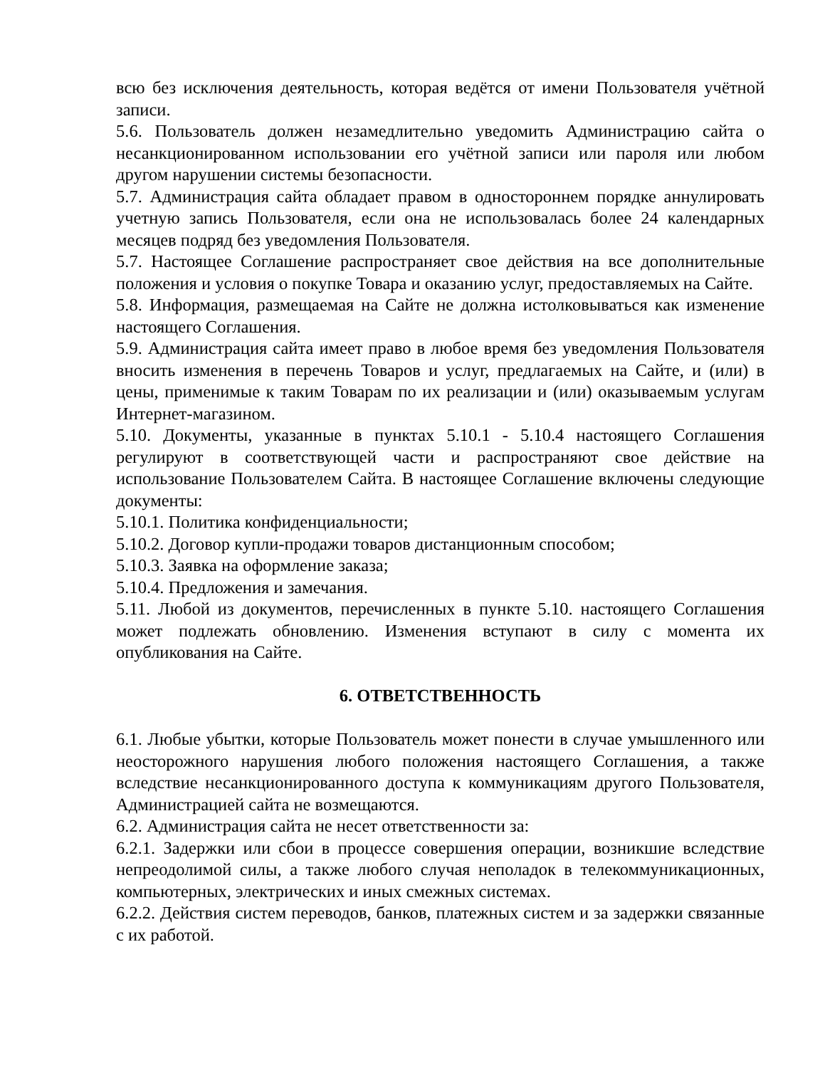всю без исключения деятельность, которая ведётся от имени Пользователя учётной записи.
5.6. Пользователь должен незамедлительно уведомить Администрацию сайта о несанкционированном использовании его учётной записи или пароля или любом другом нарушении системы безопасности.
5.7. Администрация сайта обладает правом в одностороннем порядке аннулировать учетную запись Пользователя, если она не использовалась более 24 календарных месяцев подряд без уведомления Пользователя.
5.7. Настоящее Соглашение распространяет свое действия на все дополнительные положения и условия о покупке Товара и оказанию услуг, предоставляемых на Сайте.
5.8. Информация, размещаемая на Сайте не должна истолковываться как изменение настоящего Соглашения.
5.9. Администрация сайта имеет право в любое время без уведомления Пользователя вносить изменения в перечень Товаров и услуг, предлагаемых на Сайте, и (или) в цены, применимые к таким Товарам по их реализации и (или) оказываемым услугам Интернет-магазином.
5.10. Документы, указанные в пунктах 5.10.1 - 5.10.4 настоящего Соглашения регулируют в соответствующей части и распространяют свое действие на использование Пользователем Сайта. В настоящее Соглашение включены следующие документы:
5.10.1. Политика конфиденциальности;
5.10.2. Договор купли-продажи товаров дистанционным способом;
5.10.3. Заявка на оформление заказа;
5.10.4. Предложения и замечания.
5.11. Любой из документов, перечисленных в пункте 5.10. настоящего Соглашения может подлежать обновлению. Изменения вступают в силу с момента их опубликования на Сайте.
6. ОТВЕТСТВЕННОСТЬ
6.1. Любые убытки, которые Пользователь может понести в случае умышленного или неосторожного нарушения любого положения настоящего Соглашения, а также вследствие несанкционированного доступа к коммуникациям другого Пользователя, Администрацией сайта не возмещаются.
6.2. Администрация сайта не несет ответственности за:
6.2.1. Задержки или сбои в процессе совершения операции, возникшие вследствие непреодолимой силы, а также любого случая неполадок в телекоммуникационных, компьютерных, электрических и иных смежных системах.
6.2.2. Действия систем переводов, банков, платежных систем и за задержки связанные с их работой.